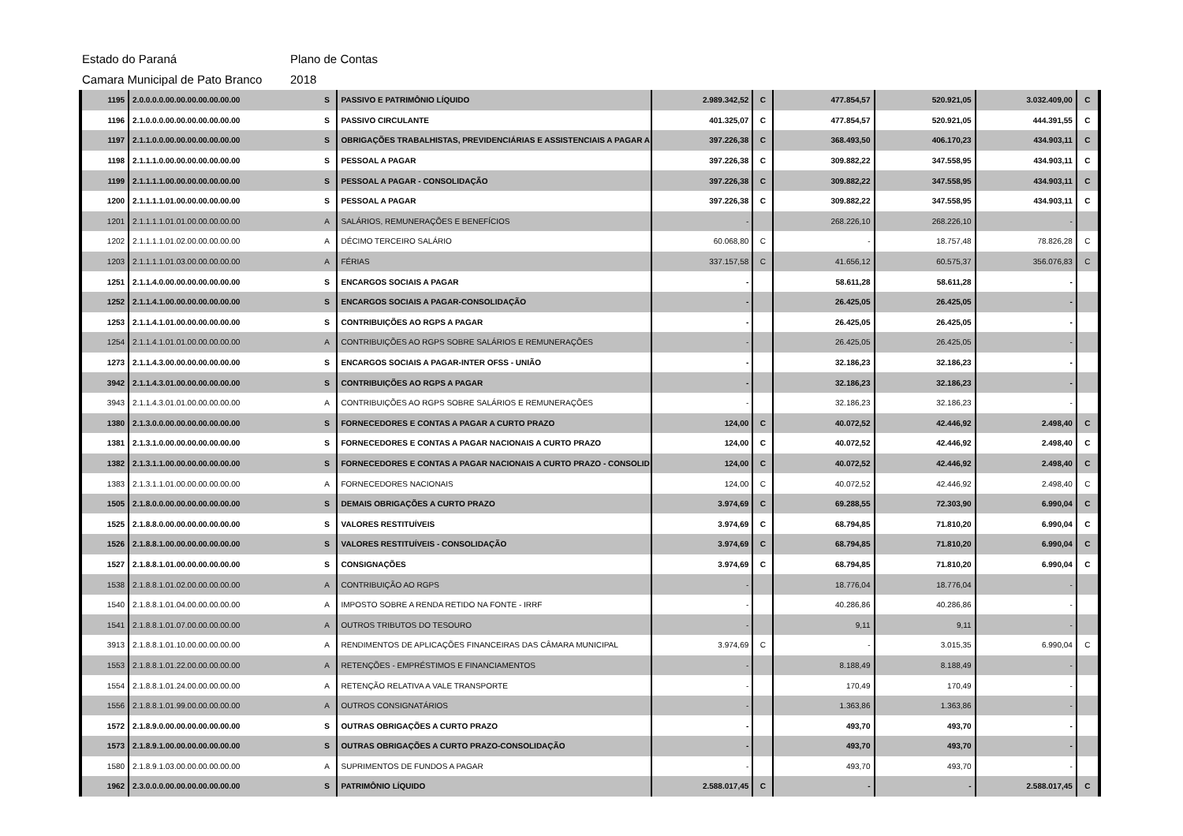Estado do Paraná Plano de Contas
Camara Municipal de Pato Branco 2018
| 1195 | 2.0.0.0.0.00.00.00.00.00.00.00 | S | PASSIVO E PATRIMÔNIO LÍQUIDO | 2.989.342,52 | C | 477.854,57 | 520.921,05 | 3.032.409,00 | C |
| 1196 | 2.1.0.0.0.00.00.00.00.00.00.00 | S | PASSIVO CIRCULANTE | 401.325,07 | C | 477.854,57 | 520.921,05 | 444.391,55 | C |
| 1197 | 2.1.1.0.0.00.00.00.00.00.00.00 | S | OBRIGAÇÕES TRABALHISTAS, PREVIDENCIÁRIAS E ASSISTENCIAIS A PAGAR A | 397.226,38 | C | 368.493,50 | 406.170,23 | 434.903,11 | C |
| 1198 | 2.1.1.1.0.00.00.00.00.00.00.00 | S | PESSOAL A PAGAR | 397.226,38 | C | 309.882,22 | 347.558,95 | 434.903,11 | C |
| 1199 | 2.1.1.1.1.00.00.00.00.00.00.00 | S | PESSOAL A PAGAR - CONSOLIDAÇÃO | 397.226,38 | C | 309.882,22 | 347.558,95 | 434.903,11 | C |
| 1200 | 2.1.1.1.1.01.00.00.00.00.00.00 | S | PESSOAL A PAGAR | 397.226,38 | C | 309.882,22 | 347.558,95 | 434.903,11 | C |
| 1201 | 2.1.1.1.1.01.01.00.00.00.00.00 | A | SALÁRIOS, REMUNERAÇÕES E BENEFÍCIOS | - | | 268.226,10 | 268.226,10 | - | |
| 1202 | 2.1.1.1.1.01.02.00.00.00.00.00 | A | DÉCIMO TERCEIRO SALÁRIO | 60.068,80 | C | - | 18.757,48 | 78.826,28 | C |
| 1203 | 2.1.1.1.1.01.03.00.00.00.00.00 | A | FÉRIAS | 337.157,58 | C | 41.656,12 | 60.575,37 | 356.076,83 | C |
| 1251 | 2.1.1.4.0.00.00.00.00.00.00.00 | S | ENCARGOS SOCIAIS A PAGAR | - | | 58.611,28 | 58.611,28 | - | |
| 1252 | 2.1.1.4.1.00.00.00.00.00.00.00 | S | ENCARGOS SOCIAIS A PAGAR-CONSOLIDAÇÃO | - | | 26.425,05 | 26.425,05 | - | |
| 1253 | 2.1.1.4.1.01.00.00.00.00.00.00 | S | CONTRIBUIÇÕES AO RGPS A PAGAR | - | | 26.425,05 | 26.425,05 | - | |
| 1254 | 2.1.1.4.1.01.01.00.00.00.00.00 | A | CONTRIBUIÇÕES AO RGPS SOBRE SALÁRIOS E REMUNERAÇÕES | - | | 26.425,05 | 26.425,05 | - | |
| 1273 | 2.1.1.4.3.00.00.00.00.00.00.00 | S | ENCARGOS SOCIAIS A PAGAR-INTER OFSS - UNIÃO | - | | 32.186,23 | 32.186,23 | - | |
| 3942 | 2.1.1.4.3.01.00.00.00.00.00.00 | S | CONTRIBUIÇÕES AO RGPS A PAGAR | - | | 32.186,23 | 32.186,23 | - | |
| 3943 | 2.1.1.4.3.01.01.00.00.00.00.00 | A | CONTRIBUIÇÕES AO RGPS SOBRE SALÁRIOS E REMUNERAÇÕES | - | | 32.186,23 | 32.186,23 | - | |
| 1380 | 2.1.3.0.0.00.00.00.00.00.00.00 | S | FORNECEDORES E CONTAS A PAGAR A CURTO PRAZO | 124,00 | C | 40.072,52 | 42.446,92 | 2.498,40 | C |
| 1381 | 2.1.3.1.0.00.00.00.00.00.00.00 | S | FORNECEDORES E CONTAS A PAGAR NACIONAIS A CURTO PRAZO | 124,00 | C | 40.072,52 | 42.446,92 | 2.498,40 | C |
| 1382 | 2.1.3.1.1.00.00.00.00.00.00.00 | S | FORNECEDORES E CONTAS A PAGAR NACIONAIS A CURTO PRAZO - CONSOLID | 124,00 | C | 40.072,52 | 42.446,92 | 2.498,40 | C |
| 1383 | 2.1.3.1.1.01.00.00.00.00.00.00 | A | FORNECEDORES NACIONAIS | 124,00 | C | 40.072,52 | 42.446,92 | 2.498,40 | C |
| 1505 | 2.1.8.0.0.00.00.00.00.00.00.00 | S | DEMAIS OBRIGAÇÕES A CURTO PRAZO | 3.974,69 | C | 69.288,55 | 72.303,90 | 6.990,04 | C |
| 1525 | 2.1.8.8.0.00.00.00.00.00.00.00 | S | VALORES RESTITUÍVEIS | 3.974,69 | C | 68.794,85 | 71.810,20 | 6.990,04 | C |
| 1526 | 2.1.8.8.1.00.00.00.00.00.00.00 | S | VALORES RESTITUÍVEIS - CONSOLIDAÇÃO | 3.974,69 | C | 68.794,85 | 71.810,20 | 6.990,04 | C |
| 1527 | 2.1.8.8.1.01.00.00.00.00.00.00 | S | CONSIGNAÇÕES | 3.974,69 | C | 68.794,85 | 71.810,20 | 6.990,04 | C |
| 1538 | 2.1.8.8.1.01.02.00.00.00.00.00 | A | CONTRIBUIÇÃO AO RGPS | - | | 18.776,04 | 18.776,04 | - | |
| 1540 | 2.1.8.8.1.01.04.00.00.00.00.00 | A | IMPOSTO SOBRE A RENDA RETIDO NA FONTE - IRRF | - | | 40.286,86 | 40.286,86 | - | |
| 1541 | 2.1.8.8.1.01.07.00.00.00.00.00 | A | OUTROS TRIBUTOS DO TESOURO | - | | 9,11 | 9,11 | - | |
| 3913 | 2.1.8.8.1.01.10.00.00.00.00.00 | A | RENDIMENTOS DE APLICAÇÕES FINANCEIRAS DAS CÂMARA MUNICIPAL | 3.974,69 | C | - | 3.015,35 | 6.990,04 | C |
| 1553 | 2.1.8.8.1.01.22.00.00.00.00.00 | A | RETENÇÕES - EMPRÉSTIMOS E FINANCIAMENTOS | - | | 8.188,49 | 8.188,49 | - | |
| 1554 | 2.1.8.8.1.01.24.00.00.00.00.00 | A | RETENÇÃO RELATIVA A VALE TRANSPORTE | - | | 170,49 | 170,49 | - | |
| 1556 | 2.1.8.8.1.01.99.00.00.00.00.00 | A | OUTROS CONSIGNATÁRIOS | - | | 1.363,86 | 1.363,86 | - | |
| 1572 | 2.1.8.9.0.00.00.00.00.00.00.00 | S | OUTRAS OBRIGAÇÕES A CURTO PRAZO | - | | 493,70 | 493,70 | - | |
| 1573 | 2.1.8.9.1.00.00.00.00.00.00.00 | S | OUTRAS OBRIGAÇÕES A CURTO PRAZO-CONSOLIDAÇÃO | - | | 493,70 | 493,70 | - | |
| 1580 | 2.1.8.9.1.03.00.00.00.00.00.00 | A | SUPRIMENTOS DE FUNDOS A PAGAR | - | | 493,70 | 493,70 | - | |
| 1962 | 2.3.0.0.0.00.00.00.00.00.00.00 | S | PATRIMÔNIO LÍQUIDO | 2.588.017,45 | C | - | - | 2.588.017,45 | C |